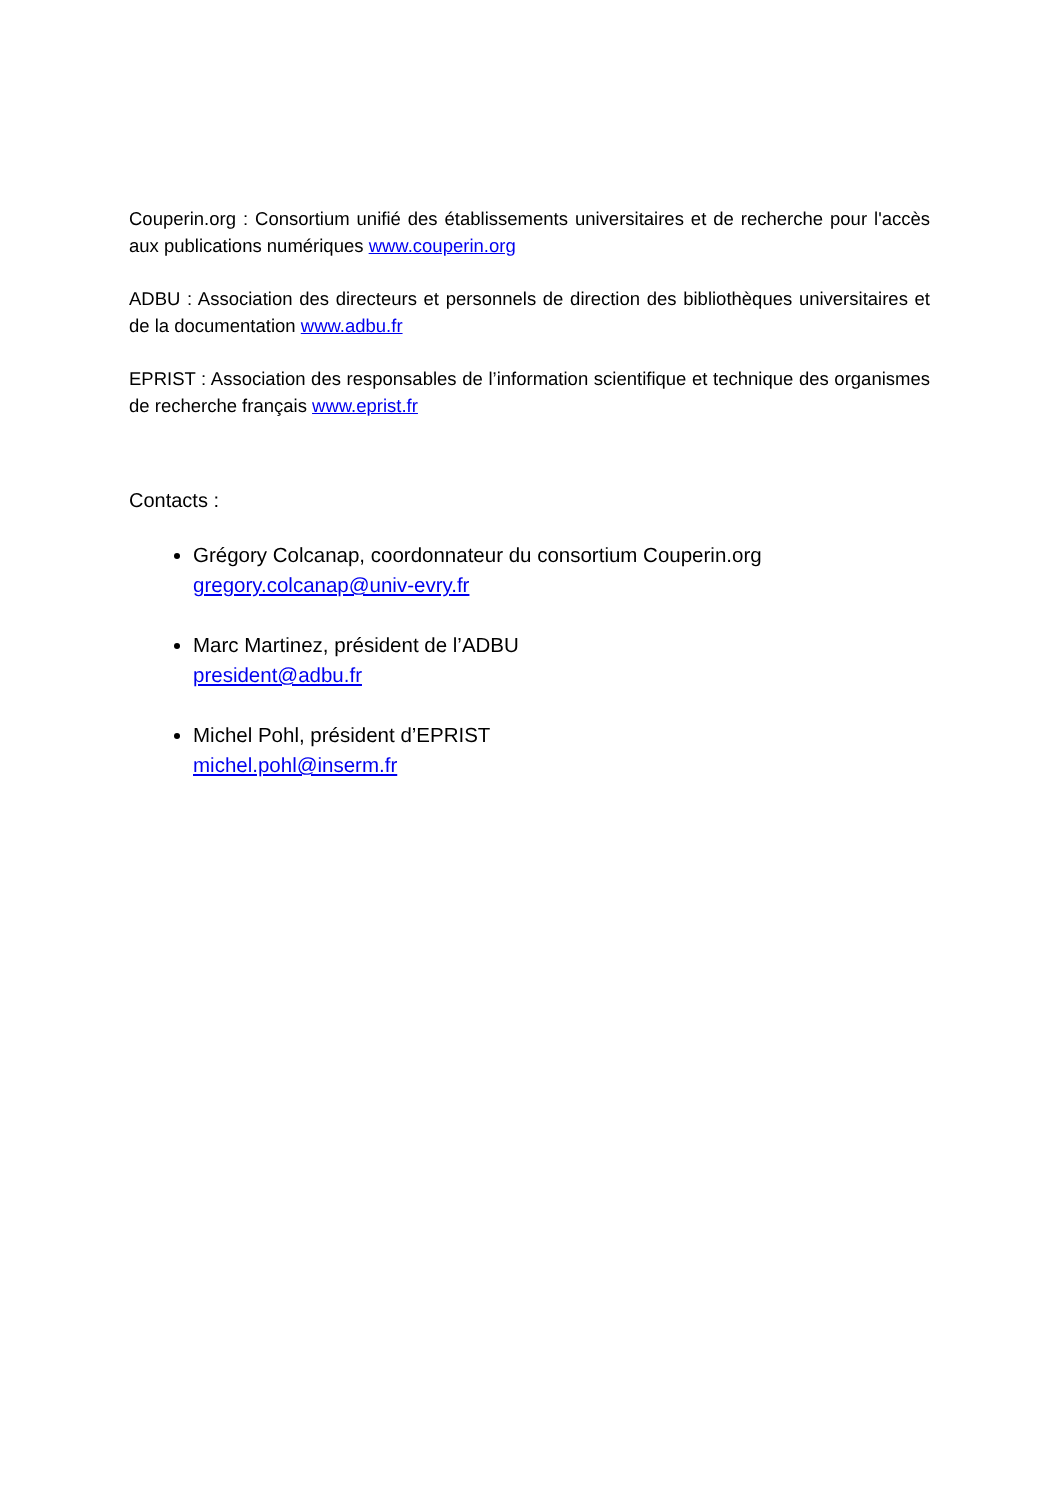Couperin.org : Consortium unifié des établissements universitaires et de recherche pour l'accès aux publications numériques www.couperin.org
ADBU : Association des directeurs et personnels de direction des bibliothèques universitaires et de la documentation www.adbu.fr
EPRIST : Association des responsables de l’information scientifique et technique des organismes de recherche français www.eprist.fr
Contacts :
Grégory Colcanap, coordonnateur du consortium Couperin.org
gregory.colcanap@univ-evry.fr
Marc Martinez, président de l’ADBU
president@adbu.fr
Michel Pohl, président d’EPRIST
michel.pohl@inserm.fr